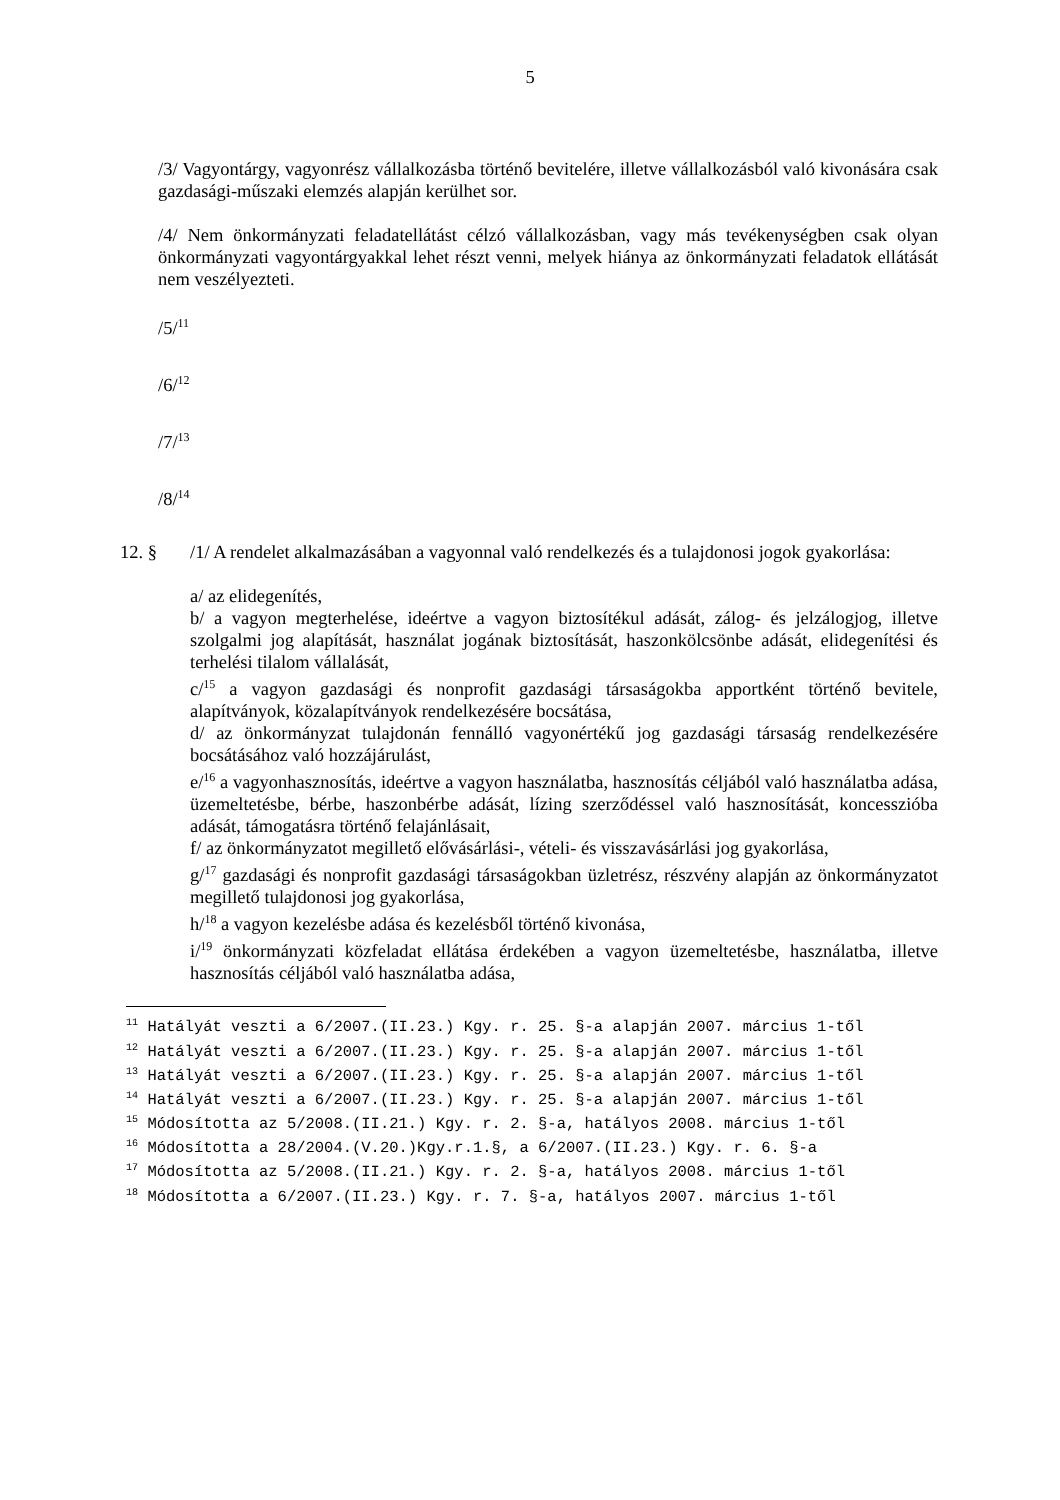5
/3/ Vagyontárgy, vagyonrész vállalkozásba történő bevitelére, illetve vállalkozásból való kivonására csak gazdasági-műszaki elemzés alapján kerülhet sor.
/4/ Nem önkormányzati feladatellátást célzó vállalkozásban, vagy más tevékenységben csak olyan önkormányzati vagyontárgyakkal lehet részt venni, melyek hiánya az önkormányzati feladatok ellátását nem veszélyezteti.
/5/<sup>11</sup>
/6/<sup>12</sup>
/7/<sup>13</sup>
/8/<sup>14</sup>
12. § /1/ A rendelet alkalmazásában a vagyonnal való rendelkezés és a tulajdonosi jogok gyakorlása:
a/ az elidegenítés,
b/ a vagyon megterhelése, ideértve a vagyon biztosítékul adását, zálog- és jelzálogjog, illetve szolgalmi jog alapítását, használat jogának biztosítását, haszonkölcsönbe adását, elidegenítési és terhelési tilalom vállalását,
c/<sup>15</sup> a vagyon gazdasági és nonprofit gazdasági társaságokba apportként történő bevitele, alapítványok, közalapítványok rendelkezésére bocsátása,
d/ az önkormányzat tulajdonán fennálló vagyonértékű jog gazdasági társaság rendelkezésére bocsátásához való hozzájárulást,
e/<sup>16</sup> a vagyonhasznosítás, ideértve a vagyon használatba, hasznosítás céljából való használatba adása, üzemeltetésbe, bérbe, haszonbérbe adását, lízing szerződéssel való hasznosítását, koncesszióba adását, támogatásra történő felajánlásait,
f/ az önkormányzatot megillető elővásárlási-, vételi- és visszavásárlási jog gyakorlása,
g/<sup>17</sup> gazdasági és nonprofit gazdasági társaságokban üzletrész, részvény alapján az önkormányzatot megillető tulajdonosi jog gyakorlása,
h/<sup>18</sup> a vagyon kezelésbe adása és kezelésből történő kivonása,
i/<sup>19</sup> önkormányzati közfeladat ellátása érdekében a vagyon üzemeltetésbe, használatba, illetve hasznosítás céljából való használatba adása,
<sup>11</sup> Hatályát veszti a 6/2007.(II.23.) Kgy. r. 25. §-a alapján 2007. március 1-től
<sup>12</sup> Hatályát veszti a 6/2007.(II.23.) Kgy. r. 25. §-a alapján 2007. március 1-től
<sup>13</sup> Hatályát veszti a 6/2007.(II.23.) Kgy. r. 25. §-a alapján 2007. március 1-től
<sup>14</sup> Hatályát veszti a 6/2007.(II.23.) Kgy. r. 25. §-a alapján 2007. március 1-től
<sup>15</sup> Módosította az 5/2008.(II.21.) Kgy. r. 2. §-a, hatályos 2008. március 1-től
<sup>16</sup> Módosította a 28/2004.(V.20.)Kgy.r.1.§, a 6/2007.(II.23.) Kgy. r. 6. §-a
<sup>17</sup> Módosította az 5/2008.(II.21.) Kgy. r. 2. §-a, hatályos 2008. március 1-től
<sup>18</sup> Módosította a 6/2007.(II.23.) Kgy. r. 7. §-a, hatályos 2007. március 1-től